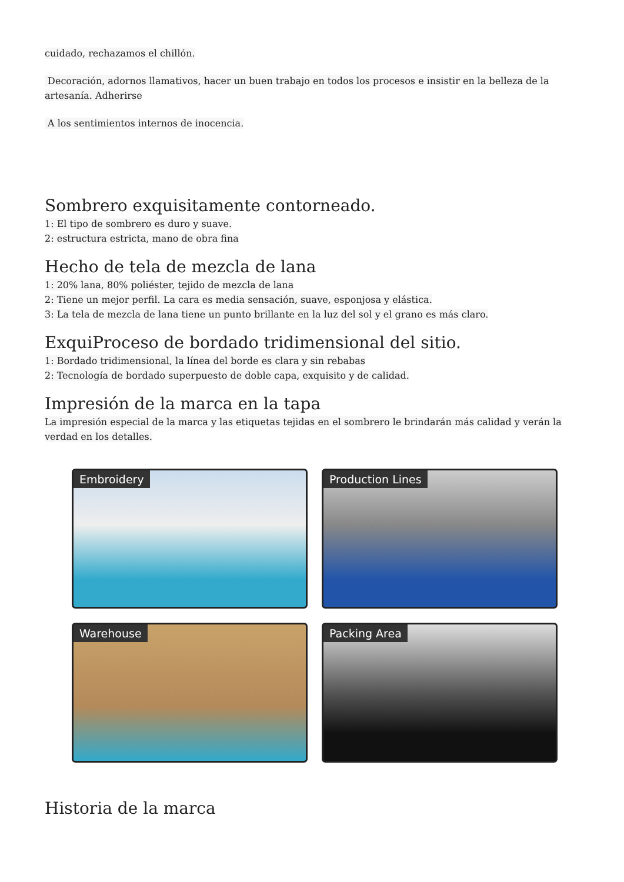cuidado, rechazamos el chillón.
Decoración, adornos llamativos, hacer un buen trabajo en todos los procesos e insistir en la belleza de la artesanía. Adherirse
A los sentimientos internos de inocencia.
Sombrero exquisitamente contorneado.
1: El tipo de sombrero es duro y suave.
2: estructura estricta, mano de obra fina
Hecho de tela de mezcla de lana
1: 20% lana, 80% poliéster, tejido de mezcla de lana
2: Tiene un mejor perfil. La cara es media sensación, suave, esponjosa y elástica.
3: La tela de mezcla de lana tiene un punto brillante en la luz del sol y el grano es más claro.
ExquiProceso de bordado tridimensional del sitio.
1: Bordado tridimensional, la línea del borde es clara y sin rebabas
2: Tecnología de bordado superpuesto de doble capa, exquisito y de calidad.
Impresión de la marca en la tapa
La impresión especial de la marca y las etiquetas tejidas en el sombrero le brindarán más calidad y verán la verdad en los detalles.
Embroidery
Production Lines
Warehouse
Packing Area
Historia de la marca